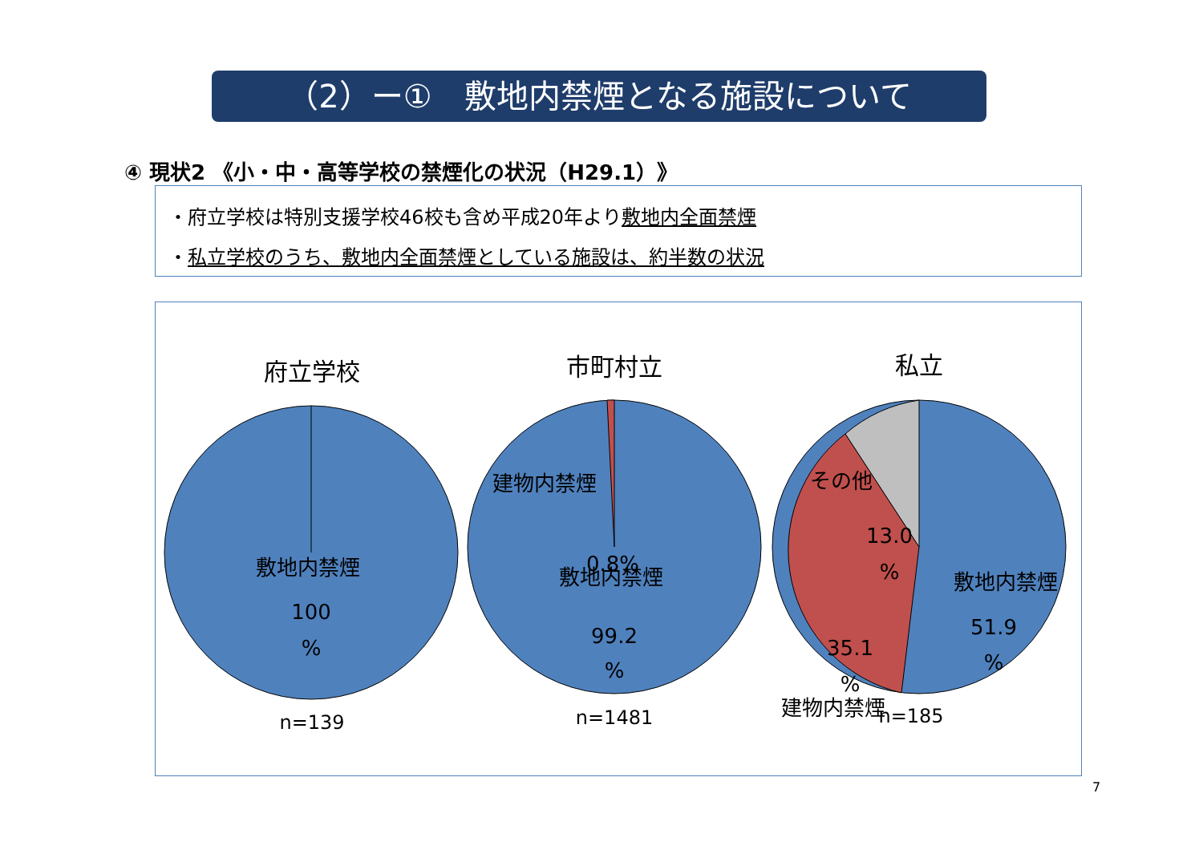（2）ー①　敷地内禁煙となる施設について
④ 現状2 《小・中・高等学校の禁煙化の状況（H29.1）》
・府立学校は特別支援学校46校も含め平成20年より敷地内全面禁煙
・私立学校のうち、敷地内全面禁煙としている施設は、約半数の状況
敷地内禁煙
100
%
建物内禁煙
0.8%
敷地内禁煙
99.2
%
その他
13.0
%
敷地内禁煙
51.9
%
35.1
%
建物内禁煙
府立学校 市町村立 私立
n=139 n=1481 n=185
7